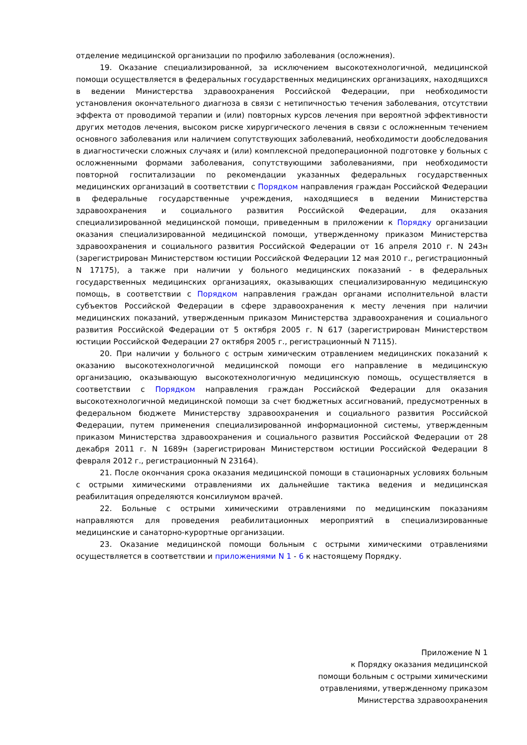отделение медицинской организации по профилю заболевания (осложнения).
19. Оказание специализированной, за исключением высокотехнологичной, медицинской помощи осуществляется в федеральных государственных медицинских организациях, находящихся в ведении Министерства здравоохранения Российской Федерации, при необходимости установления окончательного диагноза в связи с нетипичностью течения заболевания, отсутствии эффекта от проводимой терапии и (или) повторных курсов лечения при вероятной эффективности других методов лечения, высоком риске хирургического лечения в связи с осложненным течением основного заболевания или наличием сопутствующих заболеваний, необходимости дообследования в диагностически сложных случаях и (или) комплексной предоперационной подготовке у больных с осложненными формами заболевания, сопутствующими заболеваниями, при необходимости повторной госпитализации по рекомендации указанных федеральных государственных медицинских организаций в соответствии с Порядком направления граждан Российской Федерации в федеральные государственные учреждения, находящиеся в ведении Министерства здравоохранения и социального развития Российской Федерации, для оказания специализированной медицинской помощи, приведенным в приложении к Порядку организации оказания специализированной медицинской помощи, утвержденному приказом Министерства здравоохранения и социального развития Российской Федерации от 16 апреля 2010 г. N 243н (зарегистрирован Министерством юстиции Российской Федерации 12 мая 2010 г., регистрационный N 17175), а также при наличии у больного медицинских показаний - в федеральных государственных медицинских организациях, оказывающих специализированную медицинскую помощь, в соответствии с Порядком направления граждан органами исполнительной власти субъектов Российской Федерации в сфере здравоохранения к месту лечения при наличии медицинских показаний, утвержденным приказом Министерства здравоохранения и социального развития Российской Федерации от 5 октября 2005 г. N 617 (зарегистрирован Министерством юстиции Российской Федерации 27 октября 2005 г., регистрационный N 7115).
20. При наличии у больного с острым химическим отравлением медицинских показаний к оказанию высокотехнологичной медицинской помощи его направление в медицинскую организацию, оказывающую высокотехнологичную медицинскую помощь, осуществляется в соответствии с Порядком направления граждан Российской Федерации для оказания высокотехнологичной медицинской помощи за счет бюджетных ассигнований, предусмотренных в федеральном бюджете Министерству здравоохранения и социального развития Российской Федерации, путем применения специализированной информационной системы, утвержденным приказом Министерства здравоохранения и социального развития Российской Федерации от 28 декабря 2011 г. N 1689н (зарегистрирован Министерством юстиции Российской Федерации 8 февраля 2012 г., регистрационный N 23164).
21. После окончания срока оказания медицинской помощи в стационарных условиях больным с острыми химическими отравлениями их дальнейшие тактика ведения и медицинская реабилитация определяются консилиумом врачей.
22. Больные с острыми химическими отравлениями по медицинским показаниям направляются для проведения реабилитационных мероприятий в специализированные медицинские и санаторно-курортные организации.
23. Оказание медицинской помощи больным с острыми химическими отравлениями осуществляется в соответствии и приложениями N 1 - 6 к настоящему Порядку.
Приложение N 1
к Порядку оказания медицинской
помощи больным с острыми химическими
отравлениями, утвержденному приказом
Министерства здравоохранения